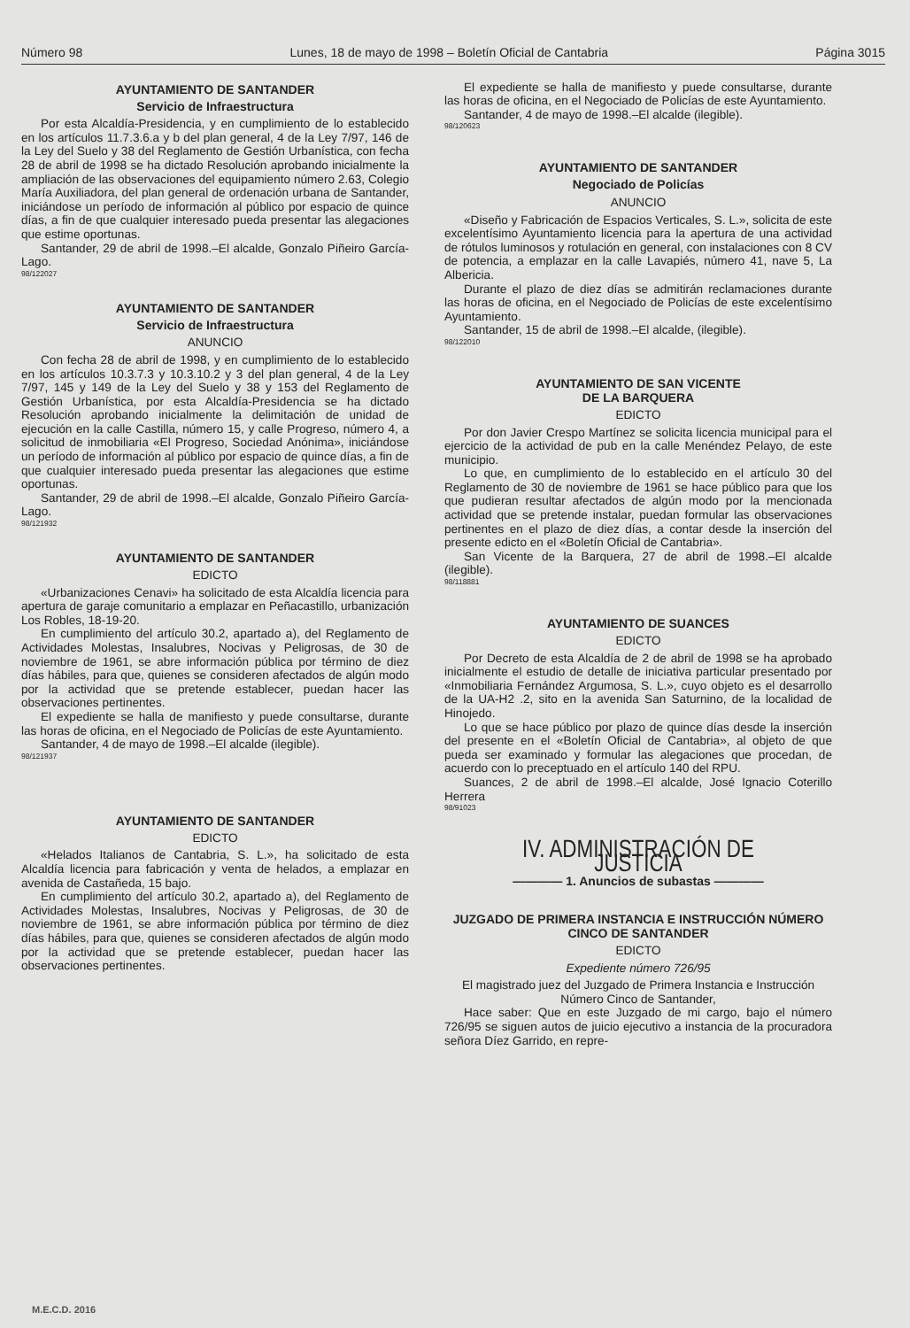Número 98 Lunes, 18 de mayo de 1998 – Boletín Oficial de Cantabria Página 3015
AYUNTAMIENTO DE SANTANDER
Servicio de Infraestructura
Por esta Alcaldía-Presidencia, y en cumplimiento de lo establecido en los artículos 11.7.3.6.a y b del plan general, 4 de la Ley 7/97, 146 de la Ley del Suelo y 38 del Reglamento de Gestión Urbanística, con fecha 28 de abril de 1998 se ha dictado Resolución aprobando inicialmente la ampliación de las observaciones del equipamiento número 2.63, Colegio María Auxiliadora, del plan general de ordenación urbana de Santander, iniciándose un período de información al público por espacio de quince días, a fin de que cualquier interesado pueda presentar las alegaciones que estime oportunas.
Santander, 29 de abril de 1998.–El alcalde, Gonzalo Piñeiro García-Lago.
98/122027
AYUNTAMIENTO DE SANTANDER
Servicio de Infraestructura
ANUNCIO
Con fecha 28 de abril de 1998, y en cumplimiento de lo establecido en los artículos 10.3.7.3 y 10.3.10.2 y 3 del plan general, 4 de la Ley 7/97, 145 y 149 de la Ley del Suelo y 38 y 153 del Reglamento de Gestión Urbanística, por esta Alcaldía-Presidencia se ha dictado Resolución aprobando inicialmente la delimitación de unidad de ejecución en la calle Castilla, número 15, y calle Progreso, número 4, a solicitud de inmobiliaria «El Progreso, Sociedad Anónima», iniciándose un período de información al público por espacio de quince días, a fin de que cualquier interesado pueda presentar las alegaciones que estime oportunas.
Santander, 29 de abril de 1998.–El alcalde, Gonzalo Piñeiro García-Lago.
98/121932
AYUNTAMIENTO DE SANTANDER
EDICTO
«Urbanizaciones Cenavi» ha solicitado de esta Alcaldía licencia para apertura de garaje comunitario a emplazar en Peñacastillo, urbanización Los Robles, 18-19-20.
En cumplimiento del artículo 30.2, apartado a), del Reglamento de Actividades Molestas, Insalubres, Nocivas y Peligrosas, de 30 de noviembre de 1961, se abre información pública por término de diez días hábiles, para que, quienes se consideren afectados de algún modo por la actividad que se pretende establecer, puedan hacer las observaciones pertinentes.
El expediente se halla de manifiesto y puede consultarse, durante las horas de oficina, en el Negociado de Policías de este Ayuntamiento.
Santander, 4 de mayo de 1998.–El alcalde (ilegible).
98/121937
AYUNTAMIENTO DE SANTANDER
EDICTO
«Helados Italianos de Cantabria, S. L.», ha solicitado de esta Alcaldía licencia para fabricación y venta de helados, a emplazar en avenida de Castañeda, 15 bajo.
En cumplimiento del artículo 30.2, apartado a), del Reglamento de Actividades Molestas, Insalubres, Nocivas y Peligrosas, de 30 de noviembre de 1961, se abre información pública por término de diez días hábiles, para que, quienes se consideren afectados de algún modo por la actividad que se pretende establecer, puedan hacer las observaciones pertinentes.
El expediente se halla de manifiesto y puede consultarse, durante las horas de oficina, en el Negociado de Policías de este Ayuntamiento.
Santander, 4 de mayo de 1998.–El alcalde (ilegible).
98/120623
AYUNTAMIENTO DE SANTANDER
Negociado de Policías
ANUNCIO
«Diseño y Fabricación de Espacios Verticales, S. L.», solicita de este excelentísimo Ayuntamiento licencia para la apertura de una actividad de rótulos luminosos y rotulación en general, con instalaciones con 8 CV de potencia, a emplazar en la calle Lavapiés, número 41, nave 5, La Albericia.
Durante el plazo de diez días se admitirán reclamaciones durante las horas de oficina, en el Negociado de Policías de este excelentísimo Ayuntamiento.
Santander, 15 de abril de 1998.–El alcalde, (ilegible).
98/122010
AYUNTAMIENTO DE SAN VICENTE
DE LA BARQUERA
EDICTO
Por don Javier Crespo Martínez se solicita licencia municipal para el ejercicio de la actividad de pub en la calle Menéndez Pelayo, de este municipio.
Lo que, en cumplimiento de lo establecido en el artículo 30 del Reglamento de 30 de noviembre de 1961 se hace público para que los que pudieran resultar afectados de algún modo por la mencionada actividad que se pretende instalar, puedan formular las observaciones pertinentes en el plazo de diez días, a contar desde la inserción del presente edicto en el «Boletín Oficial de Cantabria».
San Vicente de la Barquera, 27 de abril de 1998.–El alcalde (ilegible).
98/118881
AYUNTAMIENTO DE SUANCES
EDICTO
Por Decreto de esta Alcaldía de 2 de abril de 1998 se ha aprobado inicialmente el estudio de detalle de iniciativa particular presentado por «Inmobiliaria Fernández Argumosa, S. L.», cuyo objeto es el desarrollo de la UA-H2 .2, sito en la avenida San Saturnino, de la localidad de Hinojedo.
Lo que se hace público por plazo de quince días desde la inserción del presente en el «Boletín Oficial de Cantabria», al objeto de que pueda ser examinado y formular las alegaciones que procedan, de acuerdo con lo preceptuado en el artículo 140 del RPU.
Suances, 2 de abril de 1998.–El alcalde, José Ignacio Coterillo Herrera
98/91023
IV. ADMINISTRACIÓN DE JUSTICIA
———— 1. Anuncios de subastas ————
JUZGADO DE PRIMERA INSTANCIA E INSTRUCCIÓN NÚMERO CINCO DE SANTANDER
EDICTO
Expediente número 726/95
El magistrado juez del Juzgado de Primera Instancia e Instrucción Número Cinco de Santander,
Hace saber: Que en este Juzgado de mi cargo, bajo el número 726/95 se siguen autos de juicio ejecutivo a instancia de la procuradora señora Díez Garrido, en repre-
M.E.C.D. 2016